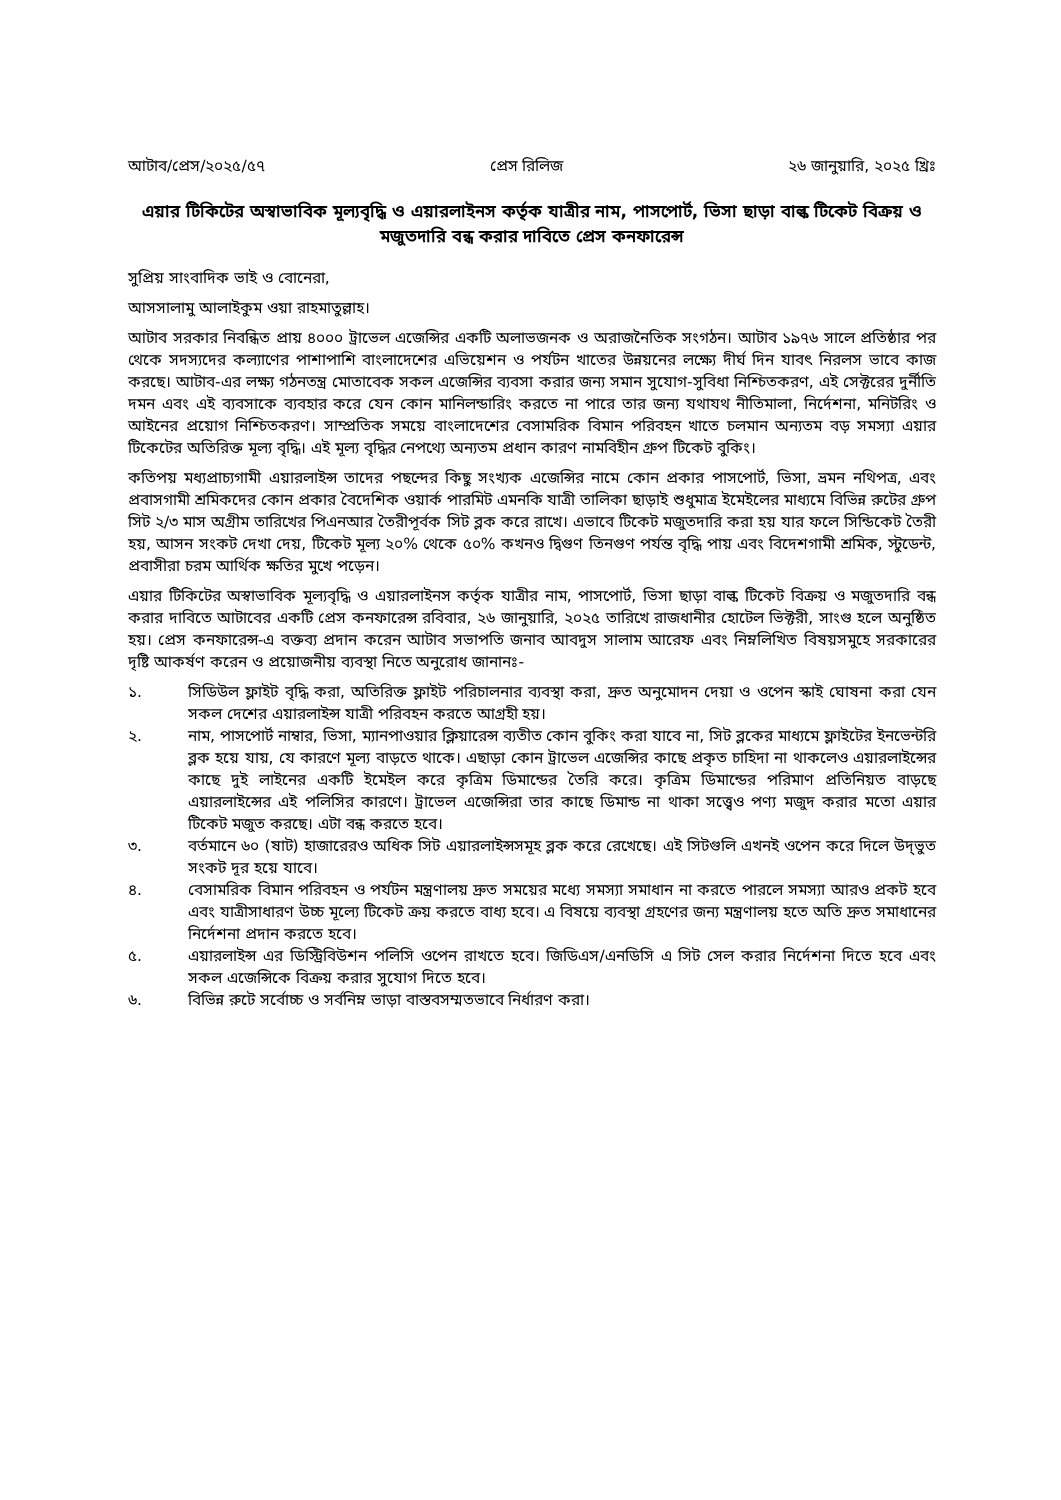আটাব/প্রেস/২০২৫/৫৭ প্রেস রিলিজ ২৬ জানুয়ারি, ২০২৫ খ্রিঃ
এয়ার টিকিটের অস্বাভাবিক মূল্যবৃদ্ধি ও এয়ারলাইনস কর্তৃক যাত্রীর নাম, পাসপোর্ট, ভিসা ছাড়া বাল্ক টিকেট বিক্রয় ও মজুতদারি বন্ধ করার দাবিতে প্রেস কনফারেন্স
সুপ্রিয় সাংবাদিক ভাই ও বোনেরা,
আসসালামু আলাইকুম ওয়া রাহমাতুল্লাহ।
আটাব সরকার নিবন্ধিত প্রায় ৪০০০ ট্রাভেল এজেন্সির একটি অলাভজনক ও অরাজনৈতিক সংগঠন। আটাব ১৯৭৬ সালে প্রতিষ্ঠার পর থেকে সদস্যদের কল্যাণের পাশাপাশি বাংলাদেশের এভিয়েশন ও পর্যটন খাতের উন্নয়নের লক্ষ্যে দীর্ঘ দিন যাবৎ নিরলস ভাবে কাজ করছে। আটাব-এর লক্ষ্য গঠনতন্ত্র মোতাবেক সকল এজেন্সির ব্যবসা করার জন্য সমান সুযোগ-সুবিধা নিশ্চিতকরণ, এই সেক্টরের দুর্নীতি দমন এবং এই ব্যবসাকে ব্যবহার করে যেন কোন মানিলন্ডারিং করতে না পারে তার জন্য যথাযথ নীতিমালা, নির্দেশনা, মনিটরিং ও আইনের প্রয়োগ নিশ্চিতকরণ। সাম্প্রতিক সময়ে বাংলাদেশের বেসামরিক বিমান পরিবহন খাতে চলমান অন্যতম বড় সমস্যা এয়ার টিকেটের অতিরিক্ত মূল্য বৃদ্ধি। এই মূল্য বৃদ্ধির নেপথ্যে অন্যতম প্রধান কারণ নামবিহীন গ্রুপ টিকেট বুকিং।
কতিপয় মধ্যপ্রাচ্যগামী এয়ারলাইন্স তাদের পছন্দের কিছু সংখ্যক এজেন্সির নামে কোন প্রকার পাসপোর্ট, ভিসা, ভ্রমন নথিপত্র, এবং প্রবাসগামী শ্রমিকদের কোন প্রকার বৈদেশিক ওয়ার্ক পারমিট এমনকি যাত্রী তালিকা ছাড়াই শুধুমাত্র ইমেইলের মাধ্যমে বিভিন্ন রুটের গ্রুপ সিট ২/৩ মাস অগ্রীম তারিখের পিএনআর তৈরীপূর্বক সিট ব্লক করে রাখে। এভাবে টিকেট মজুতদারি করা হয় যার ফলে সিন্ডিকেট তৈরী হয়, আসন সংকট দেখা দেয়, টিকেট মূল্য ২০% থেকে ৫০% কখনও দ্বিগুণ তিনগুণ পর্যন্ত বৃদ্ধি পায় এবং বিদেশগামী শ্রমিক, স্টুডেন্ট, প্রবাসীরা চরম আর্থিক ক্ষতির মুখে পড়েন।
এয়ার টিকিটের অস্বাভাবিক মূল্যবৃদ্ধি ও এয়ারলাইনস কর্তৃক যাত্রীর নাম, পাসপোর্ট, ভিসা ছাড়া বাল্ক টিকেট বিক্রয় ও মজুতদারি বন্ধ করার দাবিতে আটাবের একটি প্রেস কনফারেন্স রবিবার, ২৬ জানুয়ারি, ২০২৫ তারিখে রাজধানীর হোটেল ভিক্টরী, সাংগু হলে অনুষ্ঠিত হয়। প্রেস কনফারেন্স-এ বক্তব্য প্রদান করেন আটাব সভাপতি জনাব আবদুস সালাম আরেফ এবং নিম্নলিখিত বিষয়সমুহে সরকারের দৃষ্টি আকর্ষণ করেন ও প্রয়োজনীয় ব্যবস্থা নিতে অনুরোধ জানানঃ-
১. সিডিউল ফ্লাইট বৃদ্ধি করা, অতিরিক্ত ফ্লাইট পরিচালনার ব্যবস্থা করা, দ্রুত অনুমোদন দেয়া ও ওপেন স্কাই ঘোষনা করা যেন সকল দেশের এয়ারলাইন্স যাত্রী পরিবহন করতে আগ্রহী হয়।
২. নাম, পাসপোর্ট নাম্বার, ভিসা, ম্যানপাওয়ার ক্লিয়ারেন্স ব্যতীত কোন বুকিং করা যাবে না, সিট ব্লকের মাধ্যমে ফ্লাইটের ইনভেন্টরি ব্লক হয়ে যায়, যে কারণে মূল্য বাড়তে থাকে। এছাড়া কোন ট্রাভেল এজেন্সির কাছে প্রকৃত চাহিদা না থাকলেও এয়ারলাইন্সের কাছে দুই লাইনের একটি ইমেইল করে কৃত্রিম ডিমান্ডের তৈরি করে। কৃত্রিম ডিমান্ডের পরিমাণ প্রতিনিয়ত বাড়ছে এয়ারলাইন্সের এই পলিসির কারণে। ট্রাভেল এজেন্সিরা তার কাছে ডিমান্ড না থাকা সত্ত্বেও পণ্য মজুদ করার মতো এয়ার টিকেট মজুত করছে। এটা বন্ধ করতে হবে।
৩. বর্তমানে ৬০ (ষাট) হাজারেরও অধিক সিট এয়ারলাইন্সসমূহ ব্লক করে রেখেছে। এই সিটগুলি এখনই ওপেন করে দিলে উদ্‌ভুত সংকট দূর হয়ে যাবে।
৪. বেসামরিক বিমান পরিবহন ও পর্যটন মন্ত্রণালয় দ্রুত সময়ের মধ্যে সমস্যা সমাধান না করতে পারলে সমস্যা আরও প্রকট হবে এবং যাত্রীসাধারণ উচ্চ মূল্যে টিকেট ক্রয় করতে বাধ্য হবে। এ বিষয়ে ব্যবস্থা গ্রহণের জন্য মন্ত্রণালয় হতে অতি দ্রুত সমাধানের নির্দেশনা প্রদান করতে হবে।
৫. এয়ারলাইন্স এর ডিস্ট্রিবিউশন পলিসি ওপেন রাখতে হবে। জিডিএস/এনডিসি এ সিট সেল করার নির্দেশনা দিতে হবে এবং সকল এজেন্সিকে বিক্রয় করার সুযোগ দিতে হবে।
৬. বিভিন্ন রুটে সর্বোচ্চ ও সর্বনিম্ন ভাড়া বাস্তবসম্মতভাবে নির্ধারণ করা।